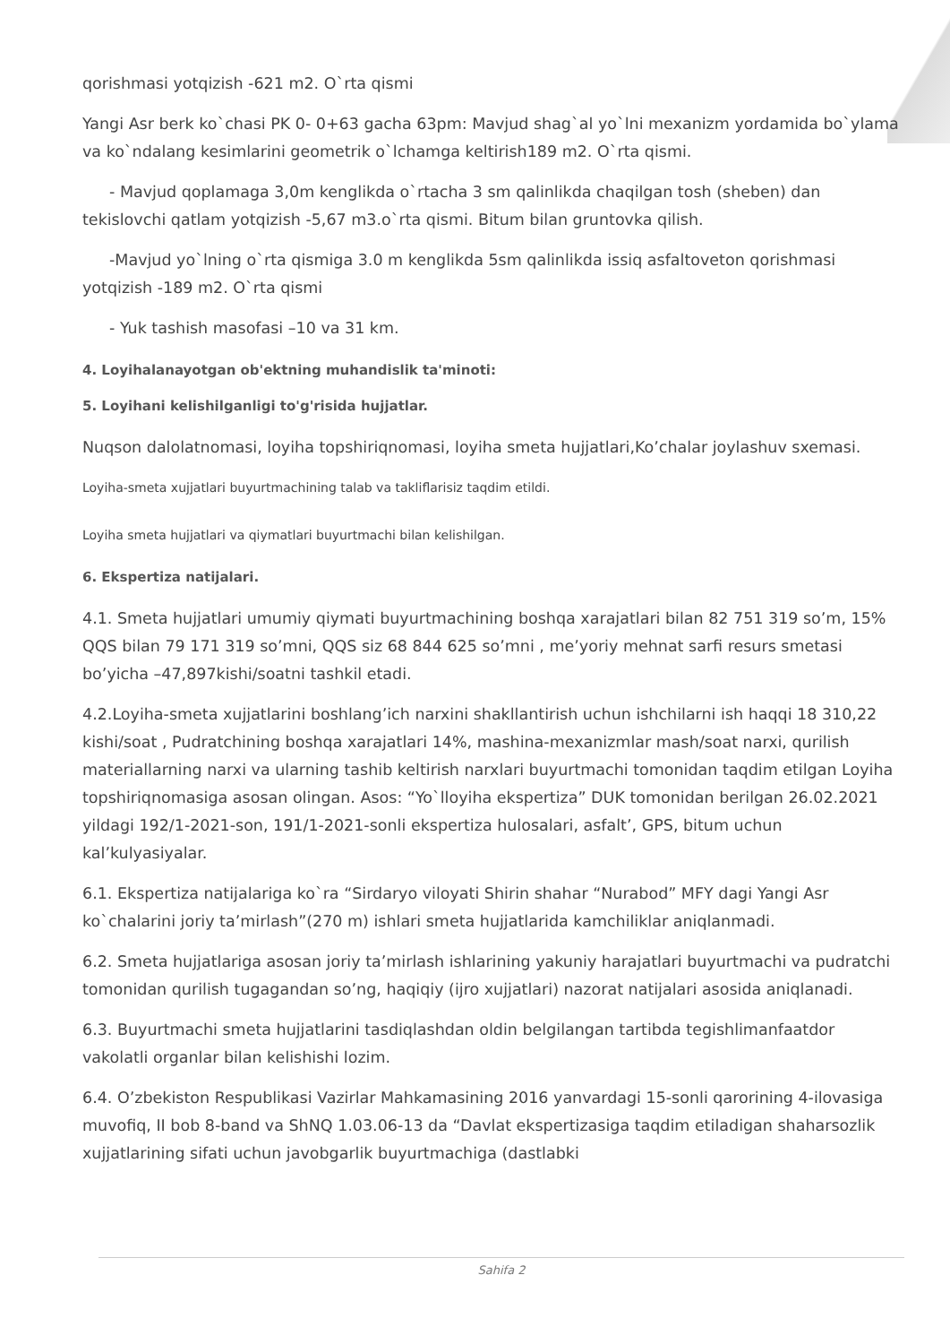qorishmasi yotqizish -621 m2. O`rta qismi
Yangi Asr berk ko`chasi PK 0- 0+63 gacha 63pm: Mavjud shag`al yo`lni mexanizm yordamida bo`ylama va ko`ndalang kesimlarini geometrik o`lchamga keltirish189 m2. O`rta qismi.
- Mavjud qoplamaga 3,0m kenglikda o`rtacha 3 sm qalinlikda chaqilgan tosh (sheben) dan tekislovchi qatlam yotqizish -5,67 m3.o`rta qismi. Bitum bilan gruntovka qilish.
-Mavjud yo`lning o`rta qismiga 3.0 m kenglikda 5sm qalinlikda issiq asfaltoveton qorishmasi yotqizish -189 m2. O`rta qismi
- Yuk tashish masofasi –10 va 31 km.
4. Loyihalanayotgan ob'ektning muhandislik ta'minoti:
5. Loyihani kelishilganligi to'g'risida hujjatlar.
Nuqson dalolatnomasi, loyiha topshiriqnomasi, loyiha smeta hujjatlari,Ko’chalar joylashuv sxemasi.
Loyiha-smeta xujjatlari buyurtmachining talab va takliflarisiz taqdim etildi.
Loyiha smeta hujjatlari va qiymatlari buyurtmachi bilan kelishilgan.
6. Ekspertiza natijalari.
4.1. Smeta hujjatlari umumiy qiymati buyurtmachining boshqa xarajatlari bilan 82 751 319 so’m, 15% QQS bilan 79 171 319 so’mni, QQS siz 68 844 625 so’mni , me’yoriy mehnat sarfi resurs smetasi bo’yicha –47,897kishi/soatni tashkil etadi.
4.2.Loyiha-smeta xujjatlarini boshlang’ich narxini shakllantirish uchun ishchilarni ish haqqi 18 310,22 kishi/soat , Pudratchining boshqa xarajatlari 14%, mashina-mexanizmlar mash/soat narxi, qurilish materiallarning narxi va ularning tashib keltirish narxlari buyurtmachi tomonidan taqdim etilgan Loyiha topshiriqnomasiga asosan olingan. Asos: “Yo`lloyiha ekspertiza” DUK tomonidan berilgan 26.02.2021 yildagi 192/1-2021-son, 191/1-2021-sonli ekspertiza hulosalari, asfalt’, GPS, bitum uchun kal’kulyasiyalar.
6.1. Ekspertiza natijalariga ko`ra “Sirdaryo viloyati Shirin shahar “Nurabod” MFY dagi Yangi Asr ko`chalarini joriy ta’mirlash”(270 m) ishlari smeta hujjatlarida kamchiliklar aniqlanmadi.
6.2. Smeta hujjatlariga asosan joriy ta’mirlash ishlarining yakuniy harajatlari buyurtmachi va pudratchi tomonidan qurilish tugagandan so’ng, haqiqiy (ijro xujjatlari) nazorat natijalari asosida aniqlanadi.
6.3. Buyurtmachi smeta hujjatlarini tasdiqlashdan oldin belgilangan tartibda tegishlimanfaatdor vakolatli organlar bilan kelishishi lozim.
6.4. O’zbekiston Respublikasi Vazirlar Mahkamasining 2016 yanvardagi 15-sonli qarorining 4-ilovasiga muvofiq, II bob 8-band va ShNQ 1.03.06-13 da “Davlat ekspertizasiga taqdim etiladigan shaharsozlik xujjatlarining sifati uchun javobgarlik buyurtmachiga (dastlabki
Sahifa 2